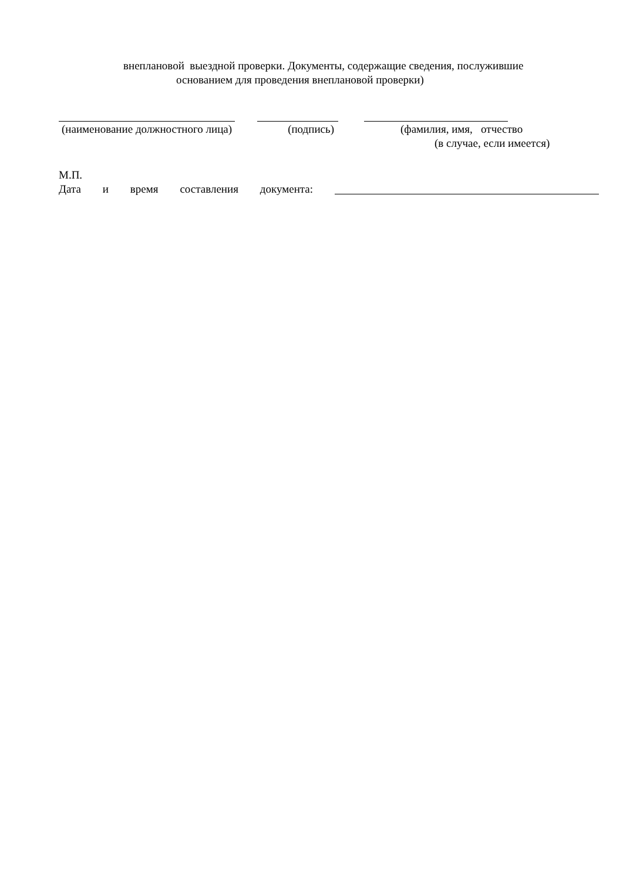внеплановой выездной проверки. Документы, содержащие сведения, послужившие
основанием для проведения внеплановой проверки)
(наименование должностного лица) (подпись) (фамилия, имя, отчество
(в случае, если имеется)
М.П.
Дата и время составления документа: